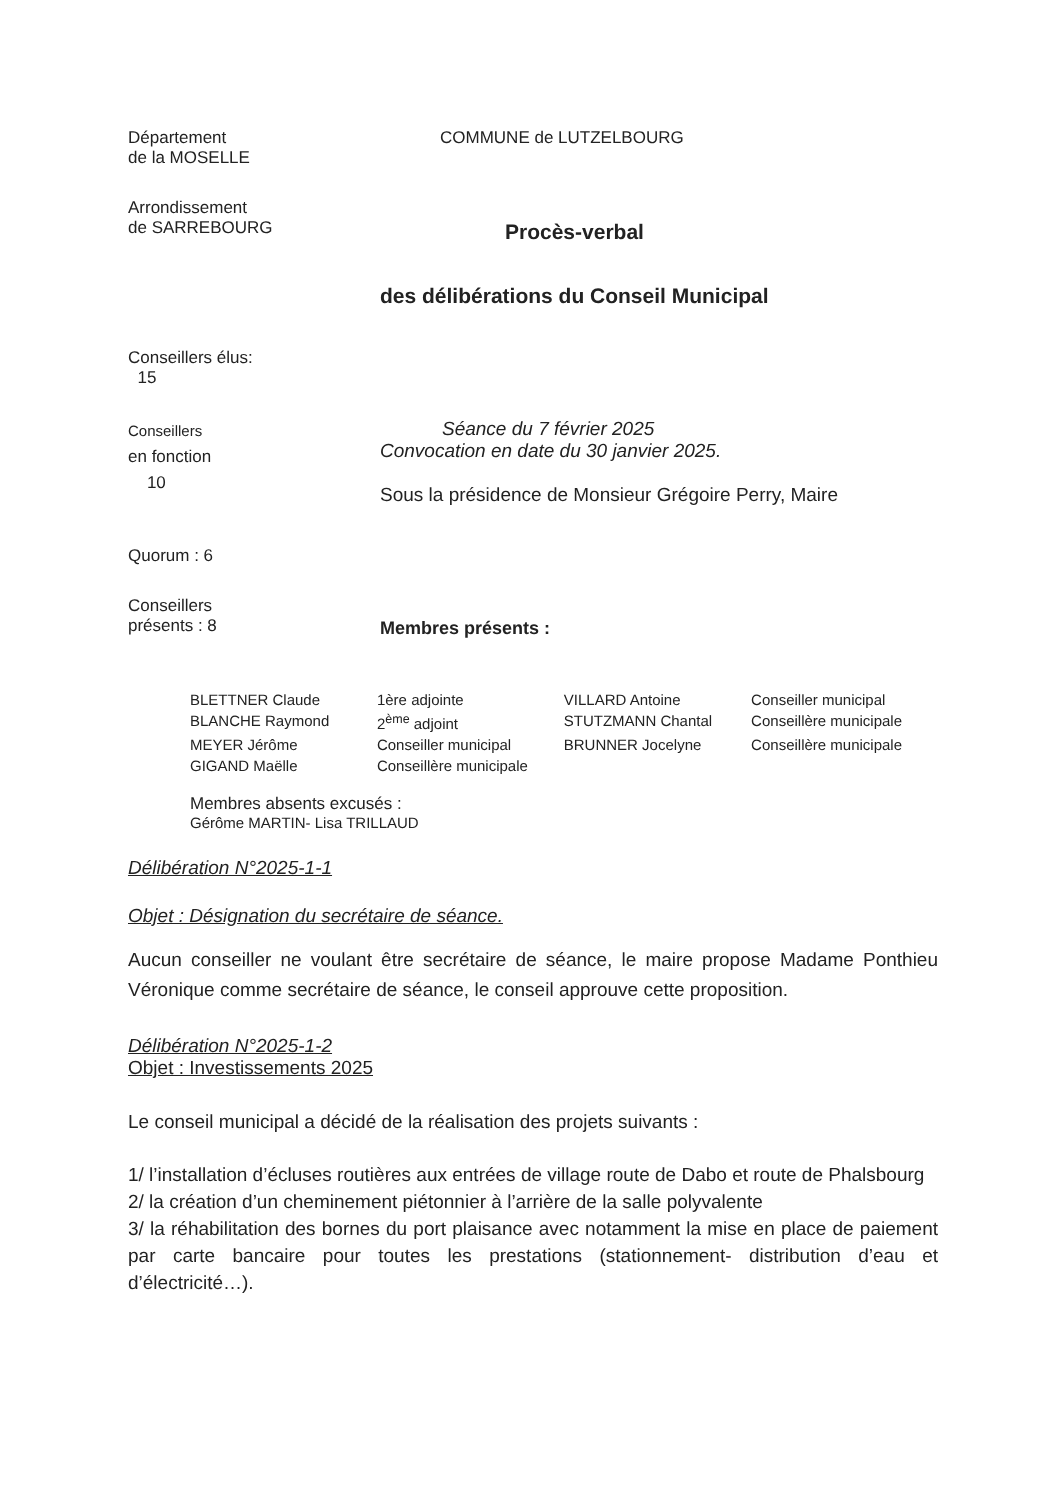Département
de la MOSELLE
COMMUNE de LUTZELBOURG
Arrondissement
de SARREBOURG
Procès-verbal
des délibérations du Conseil Municipal
Conseillers élus:
15
Conseillers
en fonction
10
Séance du 7 février 2025
Convocation en date du 30 janvier 2025.
Sous la présidence de Monsieur Grégoire Perry, Maire
Quorum : 6
Conseillers
présents : 8
Membres présents :
| BLETTNER Claude | 1ère adjointe | VILLARD Antoine | Conseiller municipal |
| BLANCHE Raymond | 2<sup>ème</sup> adjoint | STUTZMANN Chantal | Conseillère municipale |
| MEYER Jérôme | Conseiller municipal | BRUNNER Jocelyne | Conseillère municipale |
| GIGAND Maëlle | Conseillère municipale | | |
Membres absents excusés :
Gérôme MARTIN- Lisa TRILLAUD
Délibération N°2025-1-1
Objet : Désignation du secrétaire de séance.
Aucun conseiller ne voulant être secrétaire de séance, le maire propose Madame Ponthieu Véronique comme secrétaire de séance, le conseil approuve cette proposition.
Délibération N°2025-1-2
Objet : Investissements 2025
Le conseil municipal a décidé de la réalisation des projets suivants :
1/ l’installation d’écluses routières aux entrées de village route de Dabo et route de Phalsbourg
2/ la création d’un cheminement piétonnier à l’arrière de la salle polyvalente
3/ la réhabilitation des bornes du port plaisance avec notamment la mise en place de paiement par carte bancaire pour toutes les prestations (stationnement- distribution d’eau et d’électricité…).